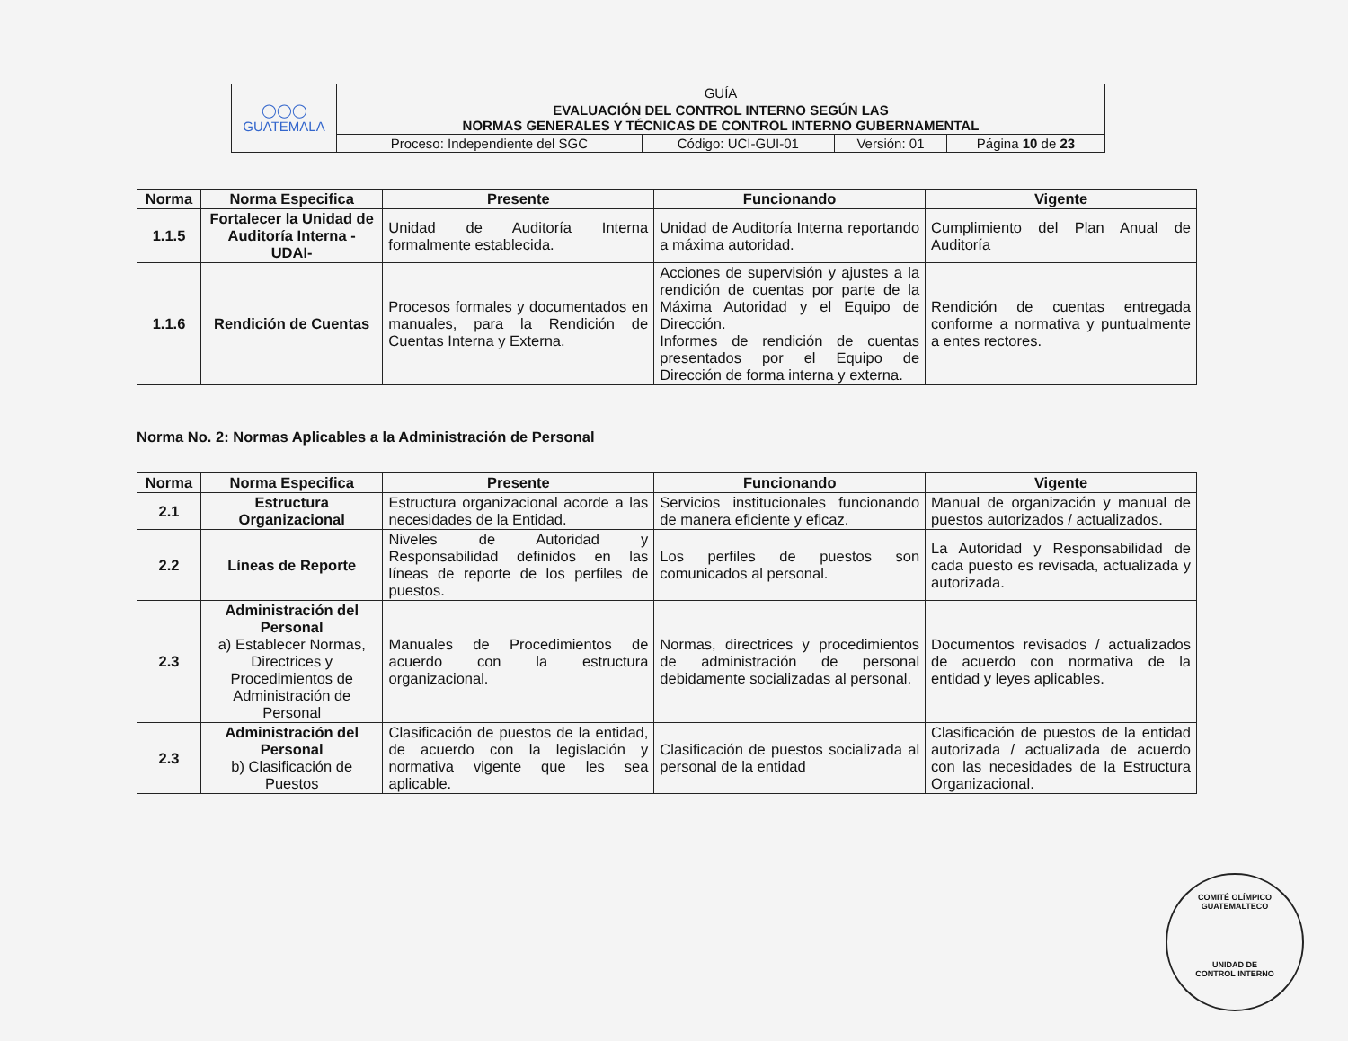| ◯◯◯ GUATEMALA | GUÍA | | | |
| | EVALUACIÓN DEL CONTROL INTERNO SEGÚN LAS NORMAS GENERALES Y TÉCNICAS DE CONTROL INTERNO GUBERNAMENTAL | | | |
| | Proceso: Independiente del SGC | Código: UCI-GUI-01 | Versión: 01 | Página 10 de 23 |
| Norma | Norma Especifica | Presente | Funcionando | Vigente |
| --- | --- | --- | --- | --- |
| 1.1.5 | Fortalecer la Unidad de Auditoría Interna - UDAI- | Unidad de Auditoría Interna formalmente establecida. | Unidad de Auditoría Interna reportando a máxima autoridad. | Cumplimiento del Plan Anual de Auditoría |
| 1.1.6 | Rendición de Cuentas | Procesos formales y documentados en manuales, para la Rendición de Cuentas Interna y Externa. | Acciones de supervisión y ajustes a la rendición de cuentas por parte de la Máxima Autoridad y el Equipo de Dirección. Informes de rendición de cuentas presentados por el Equipo de Dirección de forma interna y externa. | Rendición de cuentas entregada conforme a normativa y puntualmente a entes rectores. |
Norma No. 2: Normas Aplicables a la Administración de Personal
| Norma | Norma Especifica | Presente | Funcionando | Vigente |
| --- | --- | --- | --- | --- |
| 2.1 | Estructura Organizacional | Estructura organizacional acorde a las necesidades de la Entidad. | Servicios institucionales funcionando de manera eficiente y eficaz. | Manual de organización y manual de puestos autorizados / actualizados. |
| 2.2 | Líneas de Reporte | Niveles de Autoridad y Responsabilidad definidos en las líneas de reporte de los perfiles de puestos. | Los perfiles de puestos son comunicados al personal. | La Autoridad y Responsabilidad de cada puesto es revisada, actualizada y autorizada. |
| 2.3 | Administración del Personal a) Establecer Normas, Directrices y Procedimientos de Administración de Personal | Manuales de Procedimientos de acuerdo con la estructura organizacional. | Normas, directrices y procedimientos de administración de personal debidamente socializadas al personal. | Documentos revisados / actualizados de acuerdo con normativa de la entidad y leyes aplicables. |
| 2.3 | Administración del Personal b) Clasificación de Puestos | Clasificación de puestos de la entidad, de acuerdo con la legislación y normativa vigente que les sea aplicable. | Clasificación de puestos socializada al personal de la entidad | Clasificación de puestos de la entidad autorizada / actualizada de acuerdo con las necesidades de la Estructura Organizacional. |
COMITÉ OLÍMPICO GUATEMALTECO
UNIDAD DE
CONTROL INTERNO